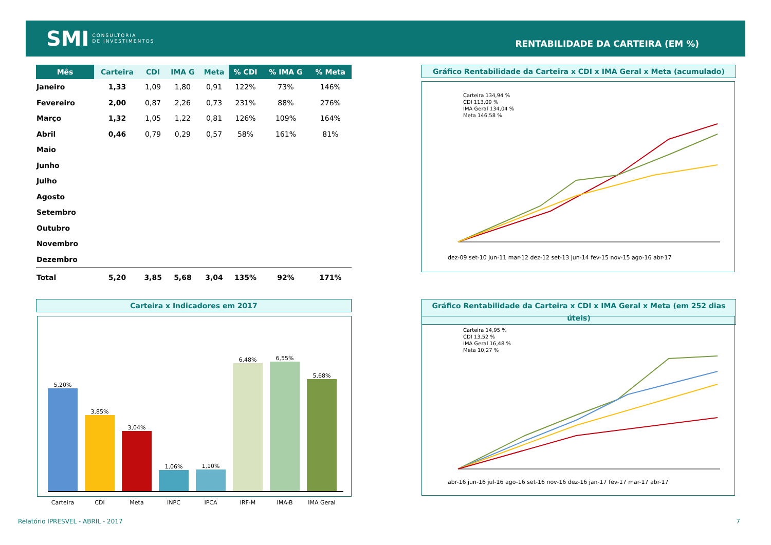SMI CONSULTORIA
DE INVESTIMENTOS
RENTABILIDADE DA CARTEIRA (EM %)
| Mês | Carteira | CDI | IMA G | Meta | % CDI | % IMA G | % Meta |
| --- | --- | --- | --- | --- | --- | --- | --- |
| Janeiro | 1,33 | 1,09 | 1,80 | 0,91 | 122% | 73% | 146% |
| Fevereiro | 2,00 | 0,87 | 2,26 | 0,73 | 231% | 88% | 276% |
| Março | 1,32 | 1,05 | 1,22 | 0,81 | 126% | 109% | 164% |
| Abril | 0,46 | 0,79 | 0,29 | 0,57 | 58% | 161% | 81% |
| Maio | | | | | | | |
| Junho | | | | | | | |
| Julho | | | | | | | |
| Agosto | | | | | | | |
| Setembro | | | | | | | |
| Outubro | | | | | | | |
| Novembro | | | | | | | |
| Dezembro | | | | | | | |
| Total | 5,20 | 3,85 | 5,68 | 3,04 | 135% | 92% | 171% |
Gráfico Rentabilidade da Carteira x CDI x IMA Geral x Meta (acumulado)
Carteira 134,94 %
CDI 113,09 %
IMA Geral 134,04 %
Meta 146,58 %
dez-09 set-10 jun-11 mar-12 dez-12 set-13 jun-14 fev-15 nov-15 ago-16 abr-17
Carteira x Indicadores em 2017
5,20%
3,85%
3,04%
1,06%
1,10%
6,48%
6,55%
5,68%
Carteira CDI Meta INPC IPCA IRF-M IMA-B IMA Geral
Gráfico Rentabilidade da Carteira x CDI x IMA Geral x Meta (em 252 dias úteis)
Carteira 14,95 %
CDI 13,52 %
IMA Geral 16,48 %
Meta 10,27 %
abr-16 jun-16 jul-16 ago-16 set-16 nov-16 dez-16 jan-17 fev-17 mar-17 abr-17
Relatório IPRESVEL - ABRIL - 2017
7